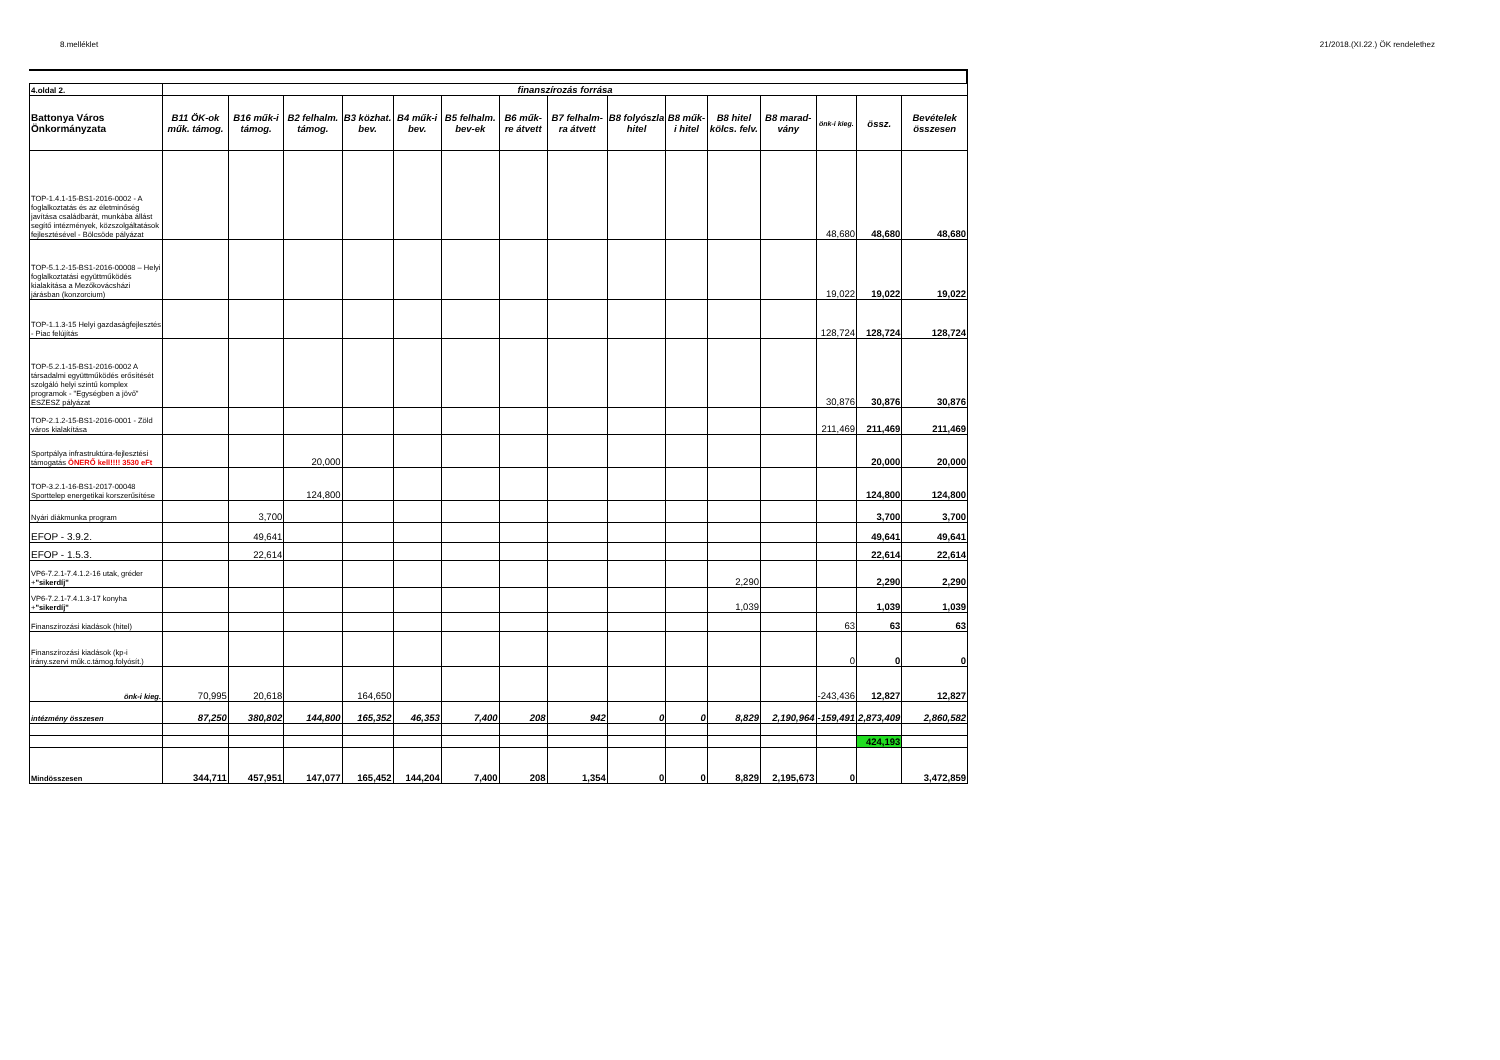8.melléklet 21/2018.(XI.22.) ÖK rendelethez
| 4.oldal 2. | finanszírozás forrása | | | | | | | | | | | | | | |
| Battonya Város Önkormányzata | B11 ÖK-ok műk. támog. | B16 műk-i támog. | B2 felhalm. támog. | B3 közhat. bev. | B4 műk-i bev. | B5 felhalm. bev-ek | B6 műk-re átvett | B7 felhalm-ra átvett | B8 folyószla hitel | B8 műk-i hitel | B8 hitel kölcs. felv. | B8 marad-vány | önk-i kieg. | össz. | Bevételek összesen |
| TOP-1.4.1-15-BS1-2016-0002 - A foglalkoztatás és az életminőség javítása családbarát, munkába állást segítő intézmények, közszolgáltatások fejlesztésével - Bölcsöde pályázat | | | | | | | | | | | | | 48,680 | 48,680 | 48,680 |
| TOP-5.1.2-15-BS1-2016-00008 – Helyi foglalkoztatási együttműködés kialakítása a Mezőkovácsházi járásban (konzorcium) | | | | | | | | | | | | | 19,022 | 19,022 | 19,022 |
| TOP-1.1.3-15 Helyi gazdaságfejlesztés - Piac felújítás | | | | | | | | | | | | | 128,724 | 128,724 | 128,724 |
| TOP-5.2.1-15-BS1-2016-0002 A társadalmi együttműködés erősítését szolgáló helyi szintű komplex programok - "Egységben a jövő" ESZESZ pályázat | | | | | | | | | | | | | 30,876 | 30,876 | 30,876 |
| TOP-2.1.2-15-BS1-2016-0001 - Zöld város kialakítása | | | | | | | | | | | | | 211,469 | 211,469 | 211,469 |
| Sportpálya infrastruktúra-fejlesztési támogatás ÖNERŐ kell!!!! 3530 eFt | | | 20,000 | | | | | | | | | | | 20,000 | 20,000 |
| TOP-3.2.1-16-BS1-2017-00048 Sporttelep energetikai korszerűsítése | | | 124,800 | | | | | | | | | | | 124,800 | 124,800 |
| Nyári diákmunka program | | 3,700 | | | | | | | | | | | | 3,700 | 3,700 |
| EFOP - 3.9.2. | | 49,641 | | | | | | | | | | | | 49,641 | 49,641 |
| EFOP - 1.5.3. | | 22,614 | | | | | | | | | | | | 22,614 | 22,614 |
| VP6-7.2.1-7.4.1.2-16 utak, gréder + "sikerdíj" | | | | | | | | | | | 2,290 | | | 2,290 | 2,290 |
| VP6-7.2.1-7.4.1.3-17 konyha + "sikerdíj" | | | | | | | | | | | 1,039 | | | 1,039 | 1,039 |
| Finanszírozási kiadások (hitel) | | | | | | | | | | | | | 63 | 63 | 63 |
| Finanszírozási kiadások (kp-i irány.szervi műk.c.támog.folyósít.) | | | | | | | | | | | | | 0 | 0 | 0 |
| önk-i kieg. | 70,995 | 20,618 | | 164,650 | | | | | | | | | -243,436 | 12,827 | 12,827 |
| intézmény összesen | 87,250 | 380,802 | 144,800 | 165,352 | 46,353 | 7,400 | 208 | 942 | 0 | 0 | 8,829 | 2,190,964 | -159,491 | 2,873,409 | 2,860,582 |
| | | | | | | | | | | | | | | 424,193 | |
| Mindösszesen | 344,711 | 457,951 | 147,077 | 165,452 | 144,204 | 7,400 | 208 | 1,354 | 0 | 0 | 8,829 | 2,195,673 | 0 | | 3,472,859 |